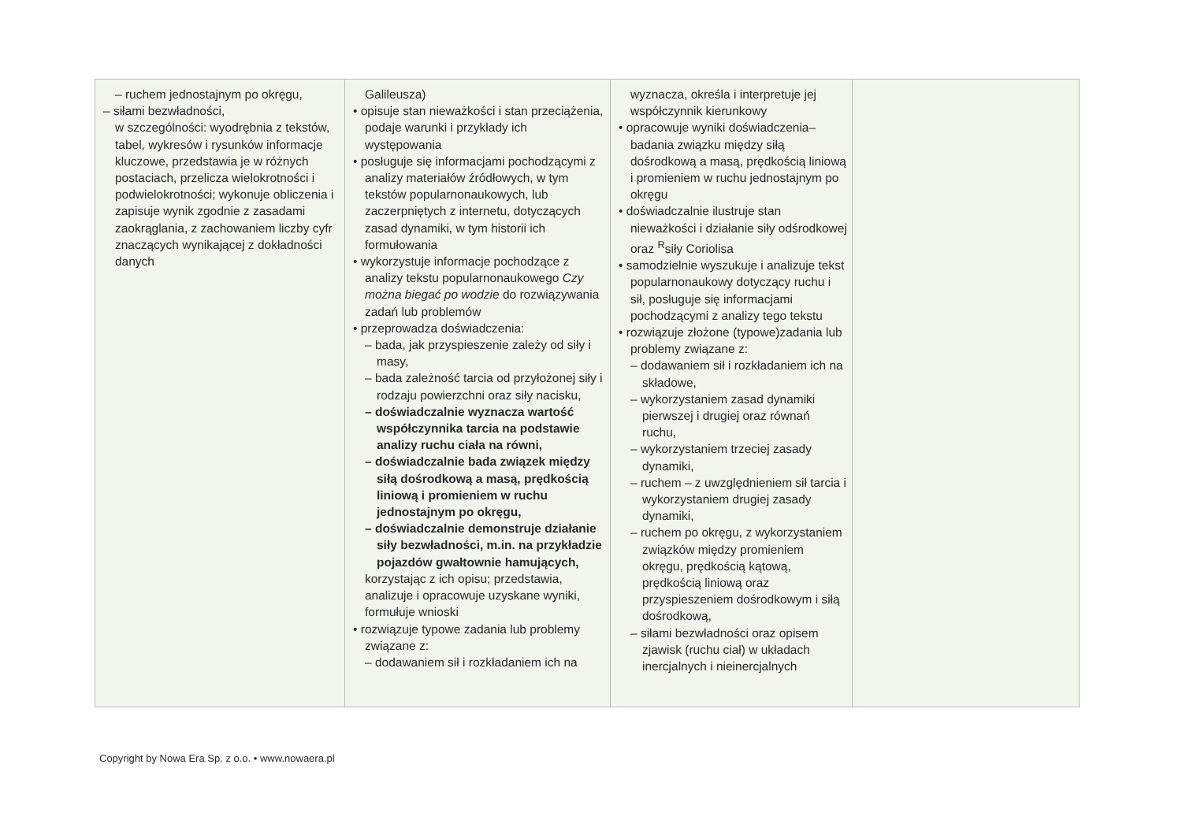| – ruchem jednostajnym po okręgu, – siłami bezwładności, w szczególności: wyodrębnia z tekstów, tabel, wykresów i rysunków informacje kluczowe, przedstawia je w różnych postaciach, przelicza wielokrotności i podwielokrotności; wykonuje obliczenia i zapisuje wynik zgodnie z zasadami zaokrąglania, z zachowaniem liczby cyfr znaczących wynikającej z dokładności danych | Galileusza) • opisuje stan nieważkości i stan przeciążenia, podaje warunki i przykłady ich występowania • posługuje się informacjami pochodzącymi z analizy materiałów źródłowych, w tym tekstów popularnonaukowych, lub zaczerpniętych z internetu, dotyczących zasad dynamiki, w tym historii ich formułowania • wykorzystuje informacje pochodzące z analizy tekstu popularnonaukowego Czy można biegać po wodzie do rozwiązywania zadań lub problemów • przeprowadza doświadczenia: – bada, jak przyspieszenie zależy od siły i masy, – bada zależność tarcia od przyłożonej siły i rodzaju powierzchni oraz siły nacisku, – doświadczalnie wyznacza wartość współczynnika tarcia na podstawie analizy ruchu ciała na równi, – doświadczalnie bada związek między siłą dośrodkową a masą, prędkością liniową i promieniem w ruchu jednostajnym po okręgu, – doświadczalnie demonstruje działanie siły bezwładności, m.in. na przykładzie pojazdów gwałtownie hamujących, korzystając z ich opisu; przedstawia, analizuje i opracowuje uzyskane wyniki, formułuje wnioski • rozwiązuje typowe zadania lub problemy związane z: – dodawaniem sił i rozkładaniem ich na | wyznacza, określa i interpretuje jej współczynnik kierunkowy • opracowuje wyniki doświadczenia– badania związku między siłą dośrodkową a masą, prędkością liniową i promieniem w ruchu jednostajnym po okręgu • doświadczalnie ilustruje stan nieważkości i działanie siły odśrodkowej oraz <sup>R</sup>siły Coriolisa • samodzielnie wyszukuje i analizuje tekst popularnonaukowy dotyczący ruchu i sił, posługuje się informacjami pochodzącymi z analizy tego tekstu • rozwiązuje złożone (typowe)zadania lub problemy związane z: – dodawaniem sił i rozkładaniem ich na składowe, – wykorzystaniem zasad dynamiki pierwszej i drugiej oraz równań ruchu, – wykorzystaniem trzeciej zasady dynamiki, – ruchem – z uwzględnieniem sił tarcia i wykorzystaniem drugiej zasady dynamiki, – ruchem po okręgu, z wykorzystaniem związków między promieniem okręgu, prędkością kątową, prędkością liniową oraz przyspieszeniem dośrodkowym i siłą dośrodkową, – siłami bezwładności oraz opisem zjawisk (ruchu ciał) w układach inercjalnych i nieinercjalnych | |
Copyright by Nowa Era Sp. z o.o. • www.nowaera.pl